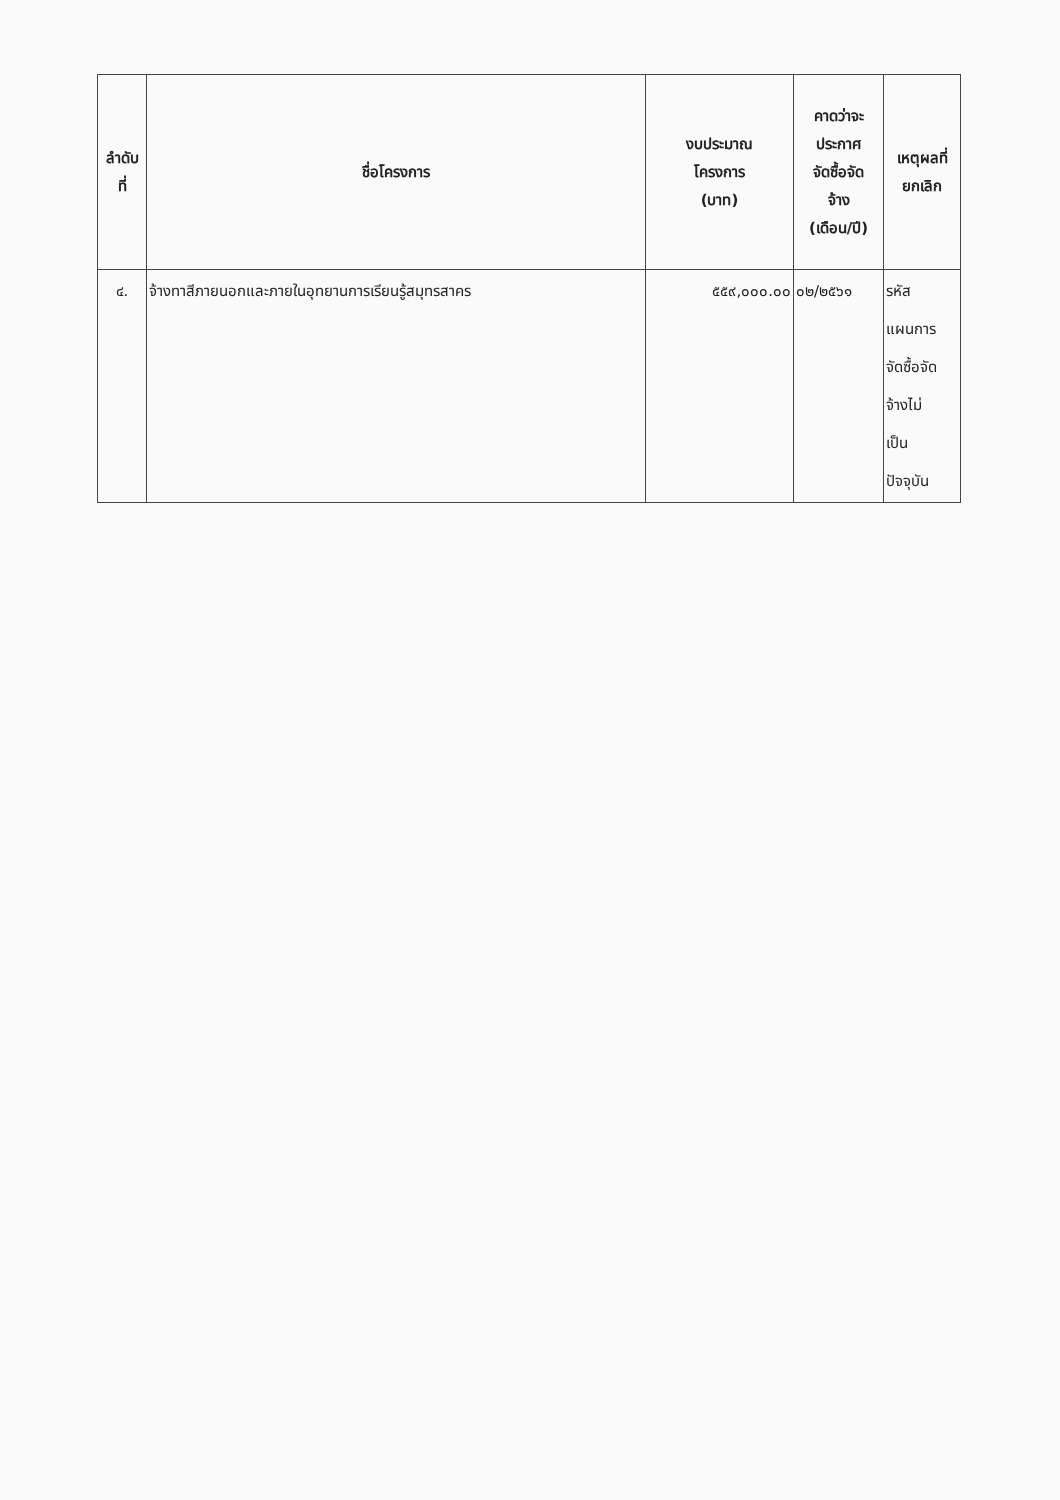| ลำดับ ที่ | ชื่อโครงการ | งบประมาณ โครงการ (บาท) | คาดว่าจะ ประกาศ จัดซื้อจัด จ้าง (เดือน/ปี) | เหตุผลที่ ยกเลิก |
| --- | --- | --- | --- | --- |
| ๔. | จ้างทาสีภายนอกและภายในอุทยานการเรียนรู้สมุทรสาคร | ๕๕๙,๐๐๐.๐๐ | ๐๒/๒๕๖๑ | รหัส แผนการ จัดซื้อจัด จ้างไม่ เป็น ปัจจุบัน |